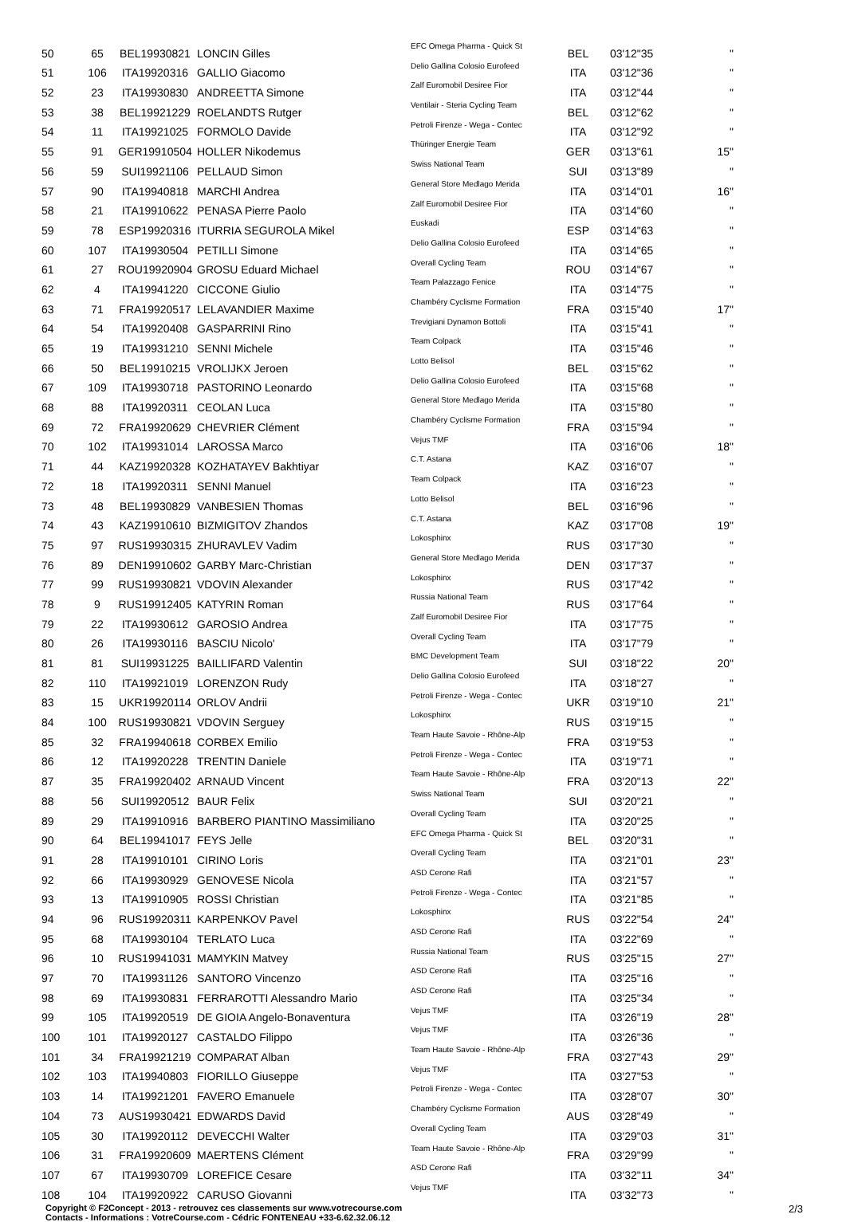| 50 | 65 | BEL19930821 | LONCIN Gilles | EFC Omega Pharma - Quick St | BEL | 03'12"35 | " |
| 51 | 106 | ITA19920316 | GALLIO Giacomo | Delio Gallina Colosio Eurofeed | ITA | 03'12"36 | " |
| 52 | 23 | ITA19930830 | ANDREETTA Simone | Zalf Euromobil Desiree Fior | ITA | 03'12"44 | " |
| 53 | 38 | BEL19921229 | ROELANDTS Rutger | Ventilair - Steria Cycling Team | BEL | 03'12"62 | " |
| 54 | 11 | ITA19921025 | FORMOLO Davide | Petroli Firenze - Wega - Contec | ITA | 03'12"92 | " |
| 55 | 91 | GER19910504 | HOLLER Nikodemus | Thüringer Energie Team | GER | 03'13"61 | 15" |
| 56 | 59 | SUI19921106 | PELLAUD Simon | Swiss National Team | SUI | 03'13"89 | " |
| 57 | 90 | ITA19940818 | MARCHI Andrea | General Store Medlago Merida | ITA | 03'14"01 | 16" |
| 58 | 21 | ITA19910622 | PENASA Pierre Paolo | Zalf Euromobil Desiree Fior | ITA | 03'14"60 | " |
| 59 | 78 | ESP19920316 | ITURRIA SEGUROLA Mikel | Euskadi | ESP | 03'14"63 | " |
| 60 | 107 | ITA19930504 | PETILLI Simone | Delio Gallina Colosio Eurofeed | ITA | 03'14"65 | " |
| 61 | 27 | ROU19920904 | GROSU Eduard Michael | Overall Cycling Team | ROU | 03'14"67 | " |
| 62 | 4 | ITA19941220 | CICCONE Giulio | Team Palazzago Fenice | ITA | 03'14"75 | " |
| 63 | 71 | FRA19920517 | LELAVANDIER Maxime | Chambéry Cyclisme Formation | FRA | 03'15"40 | 17" |
| 64 | 54 | ITA19920408 | GASPARRINI Rino | Trevigiani Dynamon Bottoli | ITA | 03'15"41 | " |
| 65 | 19 | ITA19931210 | SENNI Michele | Team Colpack | ITA | 03'15"46 | " |
| 66 | 50 | BEL19910215 | VROLIJKX Jeroen | Lotto Belisol | BEL | 03'15"62 | " |
| 67 | 109 | ITA19930718 | PASTORINO Leonardo | Delio Gallina Colosio Eurofeed | ITA | 03'15"68 | " |
| 68 | 88 | ITA19920311 | CEOLAN Luca | General Store Medlago Merida | ITA | 03'15"80 | " |
| 69 | 72 | FRA19920629 | CHEVRIER Clément | Chambéry Cyclisme Formation | FRA | 03'15"94 | " |
| 70 | 102 | ITA19931014 | LAROSSA Marco | Vejus TMF | ITA | 03'16"06 | 18" |
| 71 | 44 | KAZ19920328 | KOZHATAYEV Bakhtiyar | C.T. Astana | KAZ | 03'16"07 | " |
| 72 | 18 | ITA19920311 | SENNI Manuel | Team Colpack | ITA | 03'16"23 | " |
| 73 | 48 | BEL19930829 | VANBESIEN Thomas | Lotto Belisol | BEL | 03'16"96 | " |
| 74 | 43 | KAZ19910610 | BIZMIGITOV Zhandos | C.T. Astana | KAZ | 03'17"08 | 19" |
| 75 | 97 | RUS19930315 | ZHURAVLEV Vadim | Lokosphinx | RUS | 03'17"30 | " |
| 76 | 89 | DEN19910602 | GARBY Marc-Christian | General Store Medlago Merida | DEN | 03'17"37 | " |
| 77 | 99 | RUS19930821 | VDOVIN Alexander | Lokosphinx | RUS | 03'17"42 | " |
| 78 | 9 | RUS19912405 | KATYRIN Roman | Russia National Team | RUS | 03'17"64 | " |
| 79 | 22 | ITA19930612 | GAROSIO Andrea | Zalf Euromobil Desiree Fior | ITA | 03'17"75 | " |
| 80 | 26 | ITA19930116 | BASCIU Nicolo' | Overall Cycling Team | ITA | 03'17"79 | " |
| 81 | 81 | SUI19931225 | BAILLIFARD Valentin | BMC Development Team | SUI | 03'18"22 | 20" |
| 82 | 110 | ITA19921019 | LORENZON Rudy | Delio Gallina Colosio Eurofeed | ITA | 03'18"27 | " |
| 83 | 15 | UKR19920114 | ORLOV Andrii | Petroli Firenze - Wega - Contec | UKR | 03'19"10 | 21" |
| 84 | 100 | RUS19930821 | VDOVIN Serguey | Lokosphinx | RUS | 03'19"15 | " |
| 85 | 32 | FRA19940618 | CORBEX Emilio | Team Haute Savoie - Rhône-Alp | FRA | 03'19"53 | " |
| 86 | 12 | ITA19920228 | TRENTIN Daniele | Petroli Firenze - Wega - Contec | ITA | 03'19"71 | " |
| 87 | 35 | FRA19920402 | ARNAUD Vincent | Team Haute Savoie - Rhône-Alp | FRA | 03'20"13 | 22" |
| 88 | 56 | SUI19920512 | BAUR Felix | Swiss National Team | SUI | 03'20"21 | " |
| 89 | 29 | ITA19910916 | BARBERO PIANTINO Massimiliano | Overall Cycling Team | ITA | 03'20"25 | " |
| 90 | 64 | BEL19941017 | FEYS Jelle | EFC Omega Pharma - Quick St | BEL | 03'20"31 | " |
| 91 | 28 | ITA19910101 | CIRINO Loris | Overall Cycling Team | ITA | 03'21"01 | 23" |
| 92 | 66 | ITA19930929 | GENOVESE Nicola | ASD Cerone Rafi | ITA | 03'21"57 | " |
| 93 | 13 | ITA19910905 | ROSSI Christian | Petroli Firenze - Wega - Contec | ITA | 03'21"85 | " |
| 94 | 96 | RUS19920311 | KARPENKOV Pavel | Lokosphinx | RUS | 03'22"54 | 24" |
| 95 | 68 | ITA19930104 | TERLATO Luca | ASD Cerone Rafi | ITA | 03'22"69 | " |
| 96 | 10 | RUS19941031 | MAMYKIN Matvey | Russia National Team | RUS | 03'25"15 | 27" |
| 97 | 70 | ITA19931126 | SANTORO Vincenzo | ASD Cerone Rafi | ITA | 03'25"16 | " |
| 98 | 69 | ITA19930831 | FERRAROTTI Alessandro Mario | ASD Cerone Rafi | ITA | 03'25"34 | " |
| 99 | 105 | ITA19920519 | DE GIOIA Angelo-Bonaventura | Vejus TMF | ITA | 03'26"19 | 28" |
| 100 | 101 | ITA19920127 | CASTALDO Filippo | Vejus TMF | ITA | 03'26"36 | " |
| 101 | 34 | FRA19921219 | COMPARAT Alban | Team Haute Savoie - Rhône-Alp | FRA | 03'27"43 | 29" |
| 102 | 103 | ITA19940803 | FIORILLO Giuseppe | Vejus TMF | ITA | 03'27"53 | " |
| 103 | 14 | ITA19921201 | FAVERO Emanuele | Petroli Firenze - Wega - Contec | ITA | 03'28"07 | 30" |
| 104 | 73 | AUS19930421 | EDWARDS David | Chambéry Cyclisme Formation | AUS | 03'28"49 | " |
| 105 | 30 | ITA19920112 | DEVECCHI Walter | Overall Cycling Team | ITA | 03'29"03 | 31" |
| 106 | 31 | FRA19920609 | MAERTENS Clément | Team Haute Savoie - Rhône-Alp | FRA | 03'29"99 | " |
| 107 | 67 | ITA19930709 | LOREFICE Cesare | ASD Cerone Rafi | ITA | 03'32"11 | 34" |
| 108 | 104 | ITA19920922 | CARUSO Giovanni | Vejus TMF | ITA | 03'32"73 | " |
Copyright © F2Concept - 2013 - retrouvez ces classements sur www.votrecourse.com
Contacts - Informations : VotreCourse.com - Cédric FONTENEAU +33-6.62.32.06.12 2/3